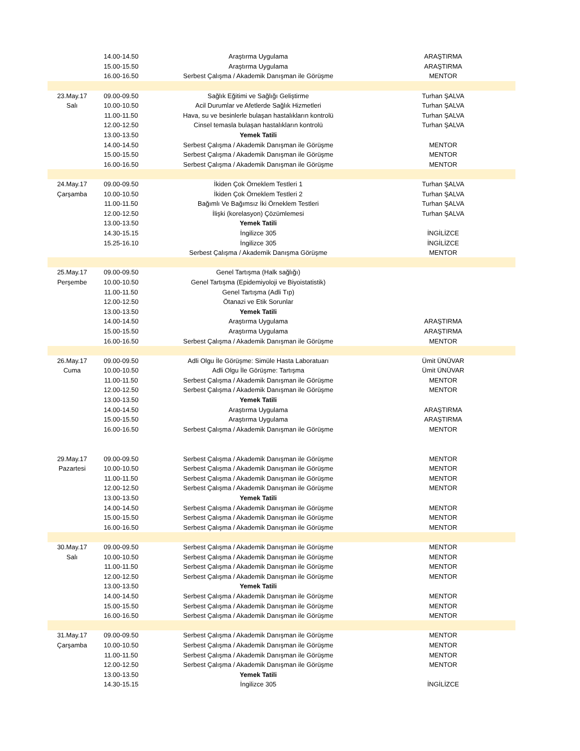| | 14.00-14.50 | Araştırma Uygulama | ARAŞTIRMA |
| | 15.00-15.50 | Araştırma Uygulama | ARAŞTIRMA |
| | 16.00-16.50 | Serbest Çalışma / Akademik Danışman ile Görüşme | MENTOR |
| 23.May.17 | 09.00-09.50 | Sağlık Eğitimi ve Sağlığı Geliştirme | Turhan ŞALVA |
| Salı | 10.00-10.50 | Acil Durumlar ve Afetlerde Sağlık Hizmetleri | Turhan ŞALVA |
| | 11.00-11.50 | Hava, su ve besinlerle bulaşan hastalıkların kontrolü | Turhan ŞALVA |
| | 12.00-12.50 | Cinsel temasla bulaşan hastalıkların kontrolü | Turhan ŞALVA |
| | 13.00-13.50 | Yemek Tatili | |
| | 14.00-14.50 | Serbest Çalışma / Akademik Danışman ile Görüşme | MENTOR |
| | 15.00-15.50 | Serbest Çalışma / Akademik Danışman ile Görüşme | MENTOR |
| | 16.00-16.50 | Serbest Çalışma / Akademik Danışman ile Görüşme | MENTOR |
| 24.May.17 | 09.00-09.50 | İkiden Çok Örneklem Testleri 1 | Turhan ŞALVA |
| Çarşamba | 10.00-10.50 | İkiden Çok Örneklem Testleri 2 | Turhan ŞALVA |
| | 11.00-11.50 | Bağımlı Ve Bağımsız İki Örneklem Testleri | Turhan ŞALVA |
| | 12.00-12.50 | İlişki (korelasyon) Çözümlemesi | Turhan ŞALVA |
| | 13.00-13.50 | Yemek Tatili | |
| | 14.30-15.15 | İngilizce 305 | İNGİLİZCE |
| | 15.25-16.10 | İngilizce 305 | İNGİLİZCE |
| | | Serbest Çalışma / Akademik Danışma Görüşme | MENTOR |
| 25.May.17 | 09.00-09.50 | Genel Tartışma (Halk sağlığı) | |
| Perşembe | 10.00-10.50 | Genel Tartışma (Epidemiyoloji ve Biyoistatistik) | |
| | 11.00-11.50 | Genel Tartışma (Adli Tıp) | |
| | 12.00-12.50 | Ötanazi ve Etik Sorunlar | |
| | 13.00-13.50 | Yemek Tatili | |
| | 14.00-14.50 | Araştırma Uygulama | ARAŞTIRMA |
| | 15.00-15.50 | Araştırma Uygulama | ARAŞTIRMA |
| | 16.00-16.50 | Serbest Çalışma / Akademik Danışman ile Görüşme | MENTOR |
| 26.May.17 | 09.00-09.50 | Adli Olgu İle Görüşme: Simüle Hasta Laboratuarı | Ümit ÜNÜVAR |
| Cuma | 10.00-10.50 | Adli Olgu İle Görüşme: Tartışma | Ümit ÜNÜVAR |
| | 11.00-11.50 | Serbest Çalışma / Akademik Danışman ile Görüşme | MENTOR |
| | 12.00-12.50 | Serbest Çalışma / Akademik Danışman ile Görüşme | MENTOR |
| | 13.00-13.50 | Yemek Tatili | |
| | 14.00-14.50 | Araştırma Uygulama | ARAŞTIRMA |
| | 15.00-15.50 | Araştırma Uygulama | ARAŞTIRMA |
| | 16.00-16.50 | Serbest Çalışma / Akademik Danışman ile Görüşme | MENTOR |
| 29.May.17 | 09.00-09.50 | Serbest Çalışma / Akademik Danışman ile Görüşme | MENTOR |
| Pazartesi | 10.00-10.50 | Serbest Çalışma / Akademik Danışman ile Görüşme | MENTOR |
| | 11.00-11.50 | Serbest Çalışma / Akademik Danışman ile Görüşme | MENTOR |
| | 12.00-12.50 | Serbest Çalışma / Akademik Danışman ile Görüşme | MENTOR |
| | 13.00-13.50 | Yemek Tatili | |
| | 14.00-14.50 | Serbest Çalışma / Akademik Danışman ile Görüşme | MENTOR |
| | 15.00-15.50 | Serbest Çalışma / Akademik Danışman ile Görüşme | MENTOR |
| | 16.00-16.50 | Serbest Çalışma / Akademik Danışman ile Görüşme | MENTOR |
| 30.May.17 | 09.00-09.50 | Serbest Çalışma / Akademik Danışman ile Görüşme | MENTOR |
| Salı | 10.00-10.50 | Serbest Çalışma / Akademik Danışman ile Görüşme | MENTOR |
| | 11.00-11.50 | Serbest Çalışma / Akademik Danışman ile Görüşme | MENTOR |
| | 12.00-12.50 | Serbest Çalışma / Akademik Danışman ile Görüşme | MENTOR |
| | 13.00-13.50 | Yemek Tatili | |
| | 14.00-14.50 | Serbest Çalışma / Akademik Danışman ile Görüşme | MENTOR |
| | 15.00-15.50 | Serbest Çalışma / Akademik Danışman ile Görüşme | MENTOR |
| | 16.00-16.50 | Serbest Çalışma / Akademik Danışman ile Görüşme | MENTOR |
| 31.May.17 | 09.00-09.50 | Serbest Çalışma / Akademik Danışman ile Görüşme | MENTOR |
| Çarşamba | 10.00-10.50 | Serbest Çalışma / Akademik Danışman ile Görüşme | MENTOR |
| | 11.00-11.50 | Serbest Çalışma / Akademik Danışman ile Görüşme | MENTOR |
| | 12.00-12.50 | Serbest Çalışma / Akademik Danışman ile Görüşme | MENTOR |
| | 13.00-13.50 | Yemek Tatili | |
| | 14.30-15.15 | İngilizce 305 | İNGİLİZCE |